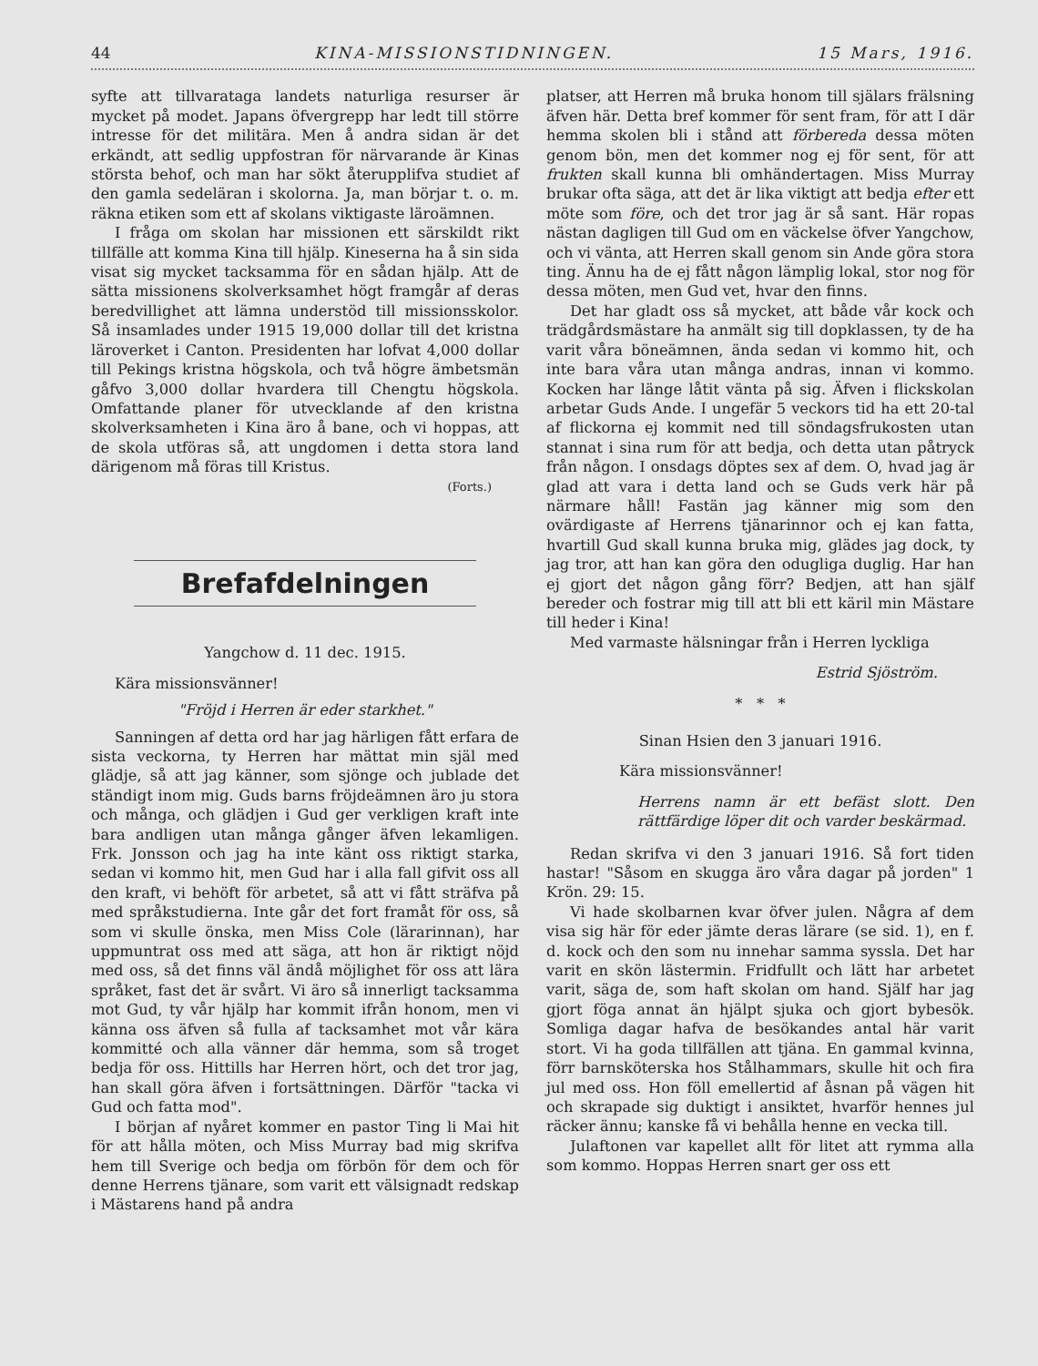44 KINA-MISSIONSTIDNINGEN. 15 Mars, 1916.
syfte att tillvarataga landets naturliga resurser är mycket på modet. Japans öfvergrepp har ledt till större intresse för det militära. Men å andra sidan är det erkändt, att sedlig uppfostran för närvarande är Kinas största behof, och man har sökt återupplifva studiet af den gamla sedeläran i skolorna. Ja, man börjar t. o. m. räkna etiken som ett af skolans viktigaste läroämnen.
I fråga om skolan har missionen ett särskildt rikt tillfälle att komma Kina till hjälp. Kineserna ha å sin sida visat sig mycket tacksamma för en sådan hjälp. Att de sätta missionens skolverksamhet högt framgår af deras beredvillighet att lämna understöd till missionsskolor. Så insamlades under 1915 19,000 dollar till det kristna läroverket i Canton. Presidenten har lofvat 4,000 dollar till Pekings kristna högskola, och två högre ämbetsmän gåfvo 3,000 dollar hvardera till Chengtu högskola. Omfattande planer för utvecklande af den kristna skolverksamheten i Kina äro å bane, och vi hoppas, att de skola utföras så, att ungdomen i detta stora land därigenom må föras till Kristus.
(Forts.)
Brefafdelningen
Yangchow d. 11 dec. 1915.
Kära missionsvänner!
"Fröjd i Herren är eder starkhet."
Sanningen af detta ord har jag härligen fått erfara de sista veckorna, ty Herren har mättat min själ med glädje, så att jag känner, som sjönge och jublade det ständigt inom mig. Guds barns fröjdeämnen äro ju stora och många, och glädjen i Gud ger verkligen kraft inte bara andligen utan många gånger äfven lekamligen. Frk. Jonsson och jag ha inte känt oss riktigt starka, sedan vi kommo hit, men Gud har i alla fall gifvit oss all den kraft, vi behöft för arbetet, så att vi fått sträfva på med språkstudierna. Inte går det fort framåt för oss, så som vi skulle önska, men Miss Cole (lärarinnan), har uppmuntrat oss med att säga, att hon är riktigt nöjd med oss, så det finns väl ändå möjlighet för oss att lära språket, fast det är svårt. Vi äro så innerligt tacksamma mot Gud, ty vår hjälp har kommit ifrån honom, men vi känna oss äfven så fulla af tacksamhet mot vår kära kommitté och alla vänner där hemma, som så troget bedja för oss. Hittills har Herren hört, och det tror jag, han skall göra äfven i fortsättningen. Därför "tacka vi Gud och fatta mod".
I början af nyåret kommer en pastor Ting li Mai hit för att hålla möten, och Miss Murray bad mig skrifva hem till Sverige och bedja om förbön för dem och för denne Herrens tjänare, som varit ett välsignadt redskap i Mästarens hand på andra
platser, att Herren må bruka honom till själars frälsning äfven här. Detta bref kommer för sent fram, för att I där hemma skolen bli i stånd att förbereda dessa möten genom bön, men det kommer nog ej för sent, för att frukten skall kunna bli omhändertagen. Miss Murray brukar ofta säga, att det är lika viktigt att bedja efter ett möte som före, och det tror jag är så sant. Här ropas nästan dagligen till Gud om en väckelse öfver Yangchow, och vi vänta, att Herren skall genom sin Ande göra stora ting. Ännu ha de ej fått någon lämplig lokal, stor nog för dessa möten, men Gud vet, hvar den finns.
Det har gladt oss så mycket, att både vår kock och trädgårdsmästare ha anmält sig till dopklassen, ty de ha varit våra böneämnen, ända sedan vi kommo hit, och inte bara våra utan många andras, innan vi kommo. Kocken har länge låtit vänta på sig. Äfven i flickskolan arbetar Guds Ande. I ungefär 5 veckors tid ha ett 20-tal af flickorna ej kommit ned till söndagsfrukosten utan stannat i sina rum för att bedja, och detta utan påtryck från någon. I onsdags döptes sex af dem. O, hvad jag är glad att vara i detta land och se Guds verk här på närmare håll! Fastän jag känner mig som den ovärdigaste af Herrens tjänarinnor och ej kan fatta, hvartill Gud skall kunna bruka mig, glädes jag dock, ty jag tror, att han kan göra den odugliga duglig. Har han ej gjort det någon gång förr? Bedjen, att han själf bereder och fostrar mig till att bli ett käril min Mästare till heder i Kina!
Med varmaste hälsningar från i Herren lyckliga
Estrid Sjöström.
* * *
Sinan Hsien den 3 januari 1916.
Kära missionsvänner!
Herrens namn är ett befäst slott. Den rättfärdige löper dit och varder beskärmad.
Redan skrifva vi den 3 januari 1916. Så fort tiden hastar! "Såsom en skugga äro våra dagar på jorden" 1 Krön. 29: 15.
Vi hade skolbarnen kvar öfver julen. Några af dem visa sig här för eder jämte deras lärare (se sid. 1), en f. d. kock och den som nu innehar samma syssla. Det har varit en skön lästermin. Fridfullt och lätt har arbetet varit, säga de, som haft skolan om hand. Själf har jag gjort föga annat än hjälpt sjuka och gjort bybesök. Somliga dagar hafva de besökandes antal här varit stort. Vi ha goda tillfällen att tjäna. En gammal kvinna, förr barnsköterska hos Stålhammars, skulle hit och fira jul med oss. Hon föll emellertid af åsnan på vägen hit och skrapade sig duktigt i ansiktet, hvarför hennes jul räcker ännu; kanske få vi behålla henne en vecka till.
Julaftonen var kapellet allt för litet att rymma alla som kommo. Hoppas Herren snart ger oss ett